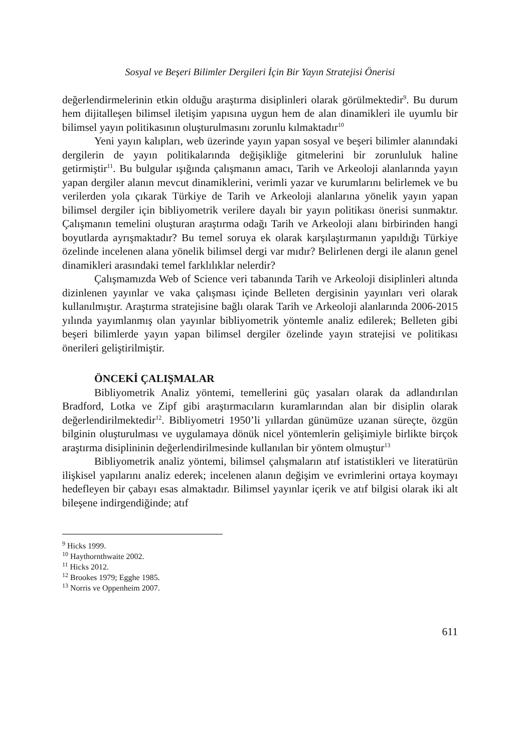Sosyal ve Beşeri Bilimler Dergileri İçin Bir Yayın Stratejisi Önerisi
değerlendirmelerinin etkin olduğu araştırma disiplinleri olarak görülmektedir<sup>9</sup>. Bu durum hem dijitalleşen bilimsel iletişim yapısına uygun hem de alan dinamikleri ile uyumlu bir bilimsel yayın politikasının oluşturulmasını zorunlu kılmaktadır<sup>10</sup>
Yeni yayın kalıpları, web üzerinde yayın yapan sosyal ve beşeri bilimler alanındaki dergilerin de yayın politikalarında değişikliğe gitmelerini bir zorunluluk haline getirmiştir<sup>11</sup>. Bu bulgular ışığında çalışmanın amacı, Tarih ve Arkeoloji alanlarında yayın yapan dergiler alanın mevcut dinamiklerini, verimli yazar ve kurumlarını belirlemek ve bu verilerden yola çıkarak Türkiye de Tarih ve Arkeoloji alanlarına yönelik yayın yapan bilimsel dergiler için bibliyometrik verilere dayalı bir yayın politikası önerisi sunmaktır. Çalışmanın temelini oluşturan araştırma odağı Tarih ve Arkeoloji alanı birbirinden hangi boyutlarda ayrışmaktadır? Bu temel soruya ek olarak karşılaştırmanın yapıldığı Türkiye özelinde incelenen alana yönelik bilimsel dergi var mıdır? Belirlenen dergi ile alanın genel dinamikleri arasındaki temel farklılıklar nelerdir?
Çalışmamızda Web of Science veri tabanında Tarih ve Arkeoloji disiplinleri altında dizinlenen yayınlar ve vaka çalışması içinde Belleten dergisinin yayınları veri olarak kullanılmıştır. Araştırma stratejisine bağlı olarak Tarih ve Arkeoloji alanlarında 2006-2015 yılında yayımlanmış olan yayınlar bibliyometrik yöntemle analiz edilerek; Belleten gibi beşeri bilimlerde yayın yapan bilimsel dergiler özelinde yayın stratejisi ve politikası önerileri geliştirilmiştir.
ÖNCEKİ ÇALIŞMALAR
Bibliyometrik Analiz yöntemi, temellerini güç yasaları olarak da adlandırılan Bradford, Lotka ve Zipf gibi araştırmacıların kuramlarından alan bir disiplin olarak değerlendirilmektedir<sup>12</sup>. Bibliyometri 1950’li yıllardan günümüze uzanan süreçte, özgün bilginin oluşturulması ve uygulamaya dönük nicel yöntemlerin gelişimiyle birlikte birçok araştırma disiplininin değerlendirilmesinde kullanılan bir yöntem olmuştur<sup>13</sup>
Bibliyometrik analiz yöntemi, bilimsel çalışmaların atıf istatistikleri ve literatürün ilişkisel yapılarını analiz ederek; incelenen alanın değişim ve evrimlerini ortaya koymayı hedefleyen bir çabayı esas almaktadır. Bilimsel yayınlar içerik ve atıf bilgisi olarak iki alt bileşene indirgendiğinde; atıf
<sup>9</sup> Hicks 1999.
<sup>10</sup> Haythornthwaite 2002.
<sup>11</sup> Hicks 2012.
<sup>12</sup> Brookes 1979; Egghe 1985.
<sup>13</sup> Norris ve Oppenheim 2007.
611